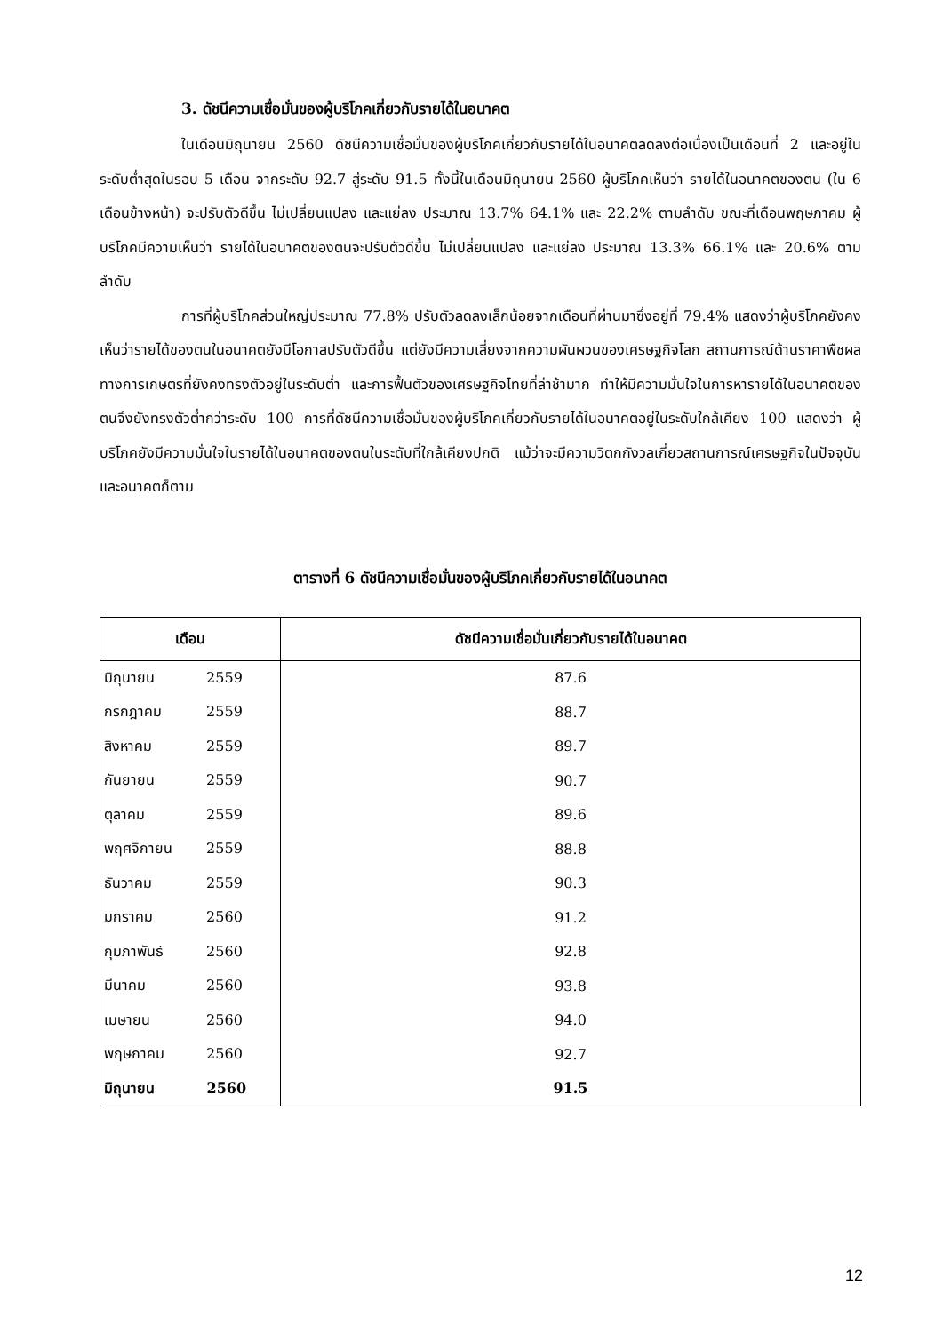3. ดัชนีความเชื่อมั่นของผู้บริโภคเกี่ยวกับรายได้ในอนาคต
ในเดือนมิถุนายน 2560 ดัชนีความเชื่อมั่นของผู้บริโภคเกี่ยวกับรายได้ในอนาคตลดลงต่อเนื่องเป็นเดือนที่ 2 และอยู่ในระดับต่ำสุดในรอบ 5 เดือน จากระดับ 92.7 สู่ระดับ 91.5 ทั้งนี้ในเดือนมิถุนายน 2560 ผู้บริโภคเห็นว่า รายได้ในอนาคตของตน (ใน 6 เดือนข้างหน้า) จะปรับตัวดีขึ้น ไม่เปลี่ยนแปลง และแย่ลง ประมาณ 13.7% 64.1% และ 22.2% ตามลำดับ ขณะที่เดือนพฤษภาคม ผู้บริโภคมีความเห็นว่า รายได้ในอนาคตของตนจะปรับตัวดีขึ้น ไม่เปลี่ยนแปลง และแย่ลง ประมาณ 13.3% 66.1% และ 20.6% ตามลำดับ
การที่ผู้บริโภคส่วนใหญ่ประมาณ 77.8% ปรับตัวลดลงเล็กน้อยจากเดือนที่ผ่านมาซึ่งอยู่ที่ 79.4% แสดงว่าผู้บริโภคยังคงเห็นว่ารายได้ของตนในอนาคตยังมีโอกาสปรับตัวดีขึ้น แต่ยังมีความเสี่ยงจากความผันผวนของเศรษฐกิจโลก สถานการณ์ด้านราคาพืชผลทางการเกษตรที่ยังคงทรงตัวอยู่ในระดับต่ำ และการฟื้นตัวของเศรษฐกิจไทยที่ล่าช้ามาก ทำให้มีความมั่นใจในการหารายได้ในอนาคตของตนจึงยังทรงตัวต่ำกว่าระดับ 100 การที่ดัชนีความเชื่อมั่นของผู้บริโภคเกี่ยวกับรายได้ในอนาคตอยู่ในระดับใกล้เคียง 100 แสดงว่า ผู้บริโภคยังมีความมั่นใจในรายได้ในอนาคตของตนในระดับที่ใกล้เคียงปกติ แม้ว่าจะมีความวิตกกังวลเกี่ยวสถานการณ์เศรษฐกิจในปัจจุบันและอนาคตก็ตาม
ตารางที่ 6 ดัชนีความเชื่อมั่นของผู้บริโภคเกี่ยวกับรายได้ในอนาคต
| เดือน | ดัชนีความเชื่อมั่นเกี่ยวกับรายได้ในอนาคต |
| --- | --- |
| มิถุนายน 2559 | 87.6 |
| กรกฎาคม 2559 | 88.7 |
| สิงหาคม 2559 | 89.7 |
| กันยายน 2559 | 90.7 |
| ตุลาคม 2559 | 89.6 |
| พฤศจิกายน 2559 | 88.8 |
| ธันวาคม 2559 | 90.3 |
| มกราคม 2560 | 91.2 |
| กุมภาพันธ์ 2560 | 92.8 |
| มีนาคม 2560 | 93.8 |
| เมษายน 2560 | 94.0 |
| พฤษภาคม 2560 | 92.7 |
| มิถุนายน 2560 | 91.5 |
12